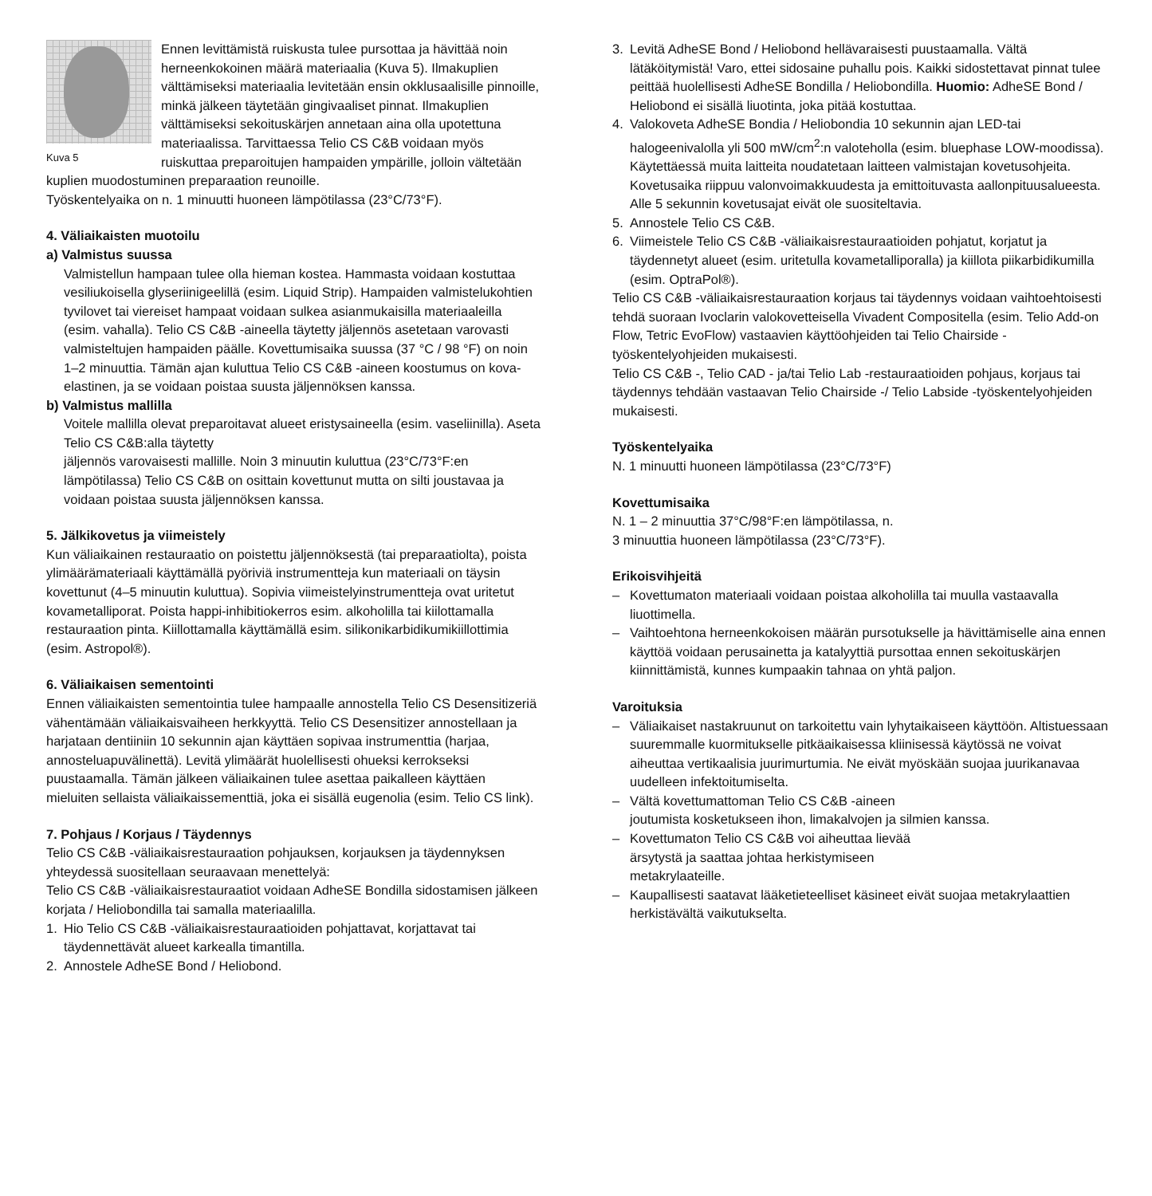Kuva 5
Ennen levittämistä ruiskusta tulee pursottaa ja hävittää noin herneenkokoinen määrä materiaalia (Kuva 5). Ilmakuplien välttämiseksi materiaalia levitetään ensin okklusaalisille pinnoille, minkä jälkeen täytetään gingivaaliset pinnat. Ilmakuplien välttämiseksi sekoituskärjen annetaan aina olla upotettuna materiaalissa. Tarvittaessa Telio CS C&B voidaan myös ruiskuttaa preparoitujen hampaiden ympärille, jolloin vältetään kuplien muodostuminen preparaation reunoille.
Työskentelyaika on n. 1 minuutti huoneen lämpötilassa (23°C/73°F).
4. Väliaikaisten muotoilu
a) Valmistus suussa
Valmistellun hampaan tulee olla hieman kostea. Hammasta voidaan kostuttaa vesiliukoisella glyseriinigeelillä (esim. Liquid Strip). Hampaiden valmistelukohtien tyvilovet tai viereiset hampaat voidaan sulkea asianmukaisilla materiaaleilla (esim. vahalla). Telio CS C&B -aineella täytetty jäljennös asetetaan varovasti valmisteltujen hampaiden päälle. Kovettumisaika suussa (37 °C / 98 °F) on noin 1–2 minuuttia. Tämän ajan kuluttua Telio CS C&B -aineen koostumus on kova-elastinen, ja se voidaan poistaa suusta jäljennöksen kanssa.
b) Valmistus mallilla
Voitele mallilla olevat preparoitavat alueet eristysaineella (esim. vaseliinilla). Aseta Telio CS C&B:alla täytetty
jäljennös varovaisesti mallille. Noin 3 minuutin kuluttua (23°C/73°F:en lämpötilassa) Telio CS C&B on osittain kovettunut mutta on silti joustavaa ja voidaan poistaa suusta jäljennöksen kanssa.
5. Jälkikovetus ja viimeistely
Kun väliaikainen restauraatio on poistettu jäljennöksestä (tai preparaatiolta), poista ylimäärämateriaali käyttämällä pyöriviä instrumentteja kun materiaali on täysin kovettunut (4–5 minuutin kuluttua). Sopivia viimeistelyinstrumentteja ovat uritetut kovametalliporat. Poista happi-inhibitiokerros esim. alkoholilla tai kiilottamalla restauraation pinta. Kiillottamalla käyttämällä esim. silikonikarbidikumikiillottimia (esim. Astropol®).
6. Väliaikaisen sementointi
Ennen väliaikaisten sementointia tulee hampaalle annostella Telio CS Desensitizeriä vähentämään väliaikaisvaiheen herkkyyttä. Telio CS Desensitizer annostellaan ja harjataan dentiiniin 10 sekunnin ajan käyttäen sopivaa instrumenttia (harjaa, annosteluapuvälinettä). Levitä ylimäärät huolellisesti ohueksi kerrokseksi puustaamalla. Tämän jälkeen väliaikainen tulee asettaa paikalleen käyttäen mieluiten sellaista väliaikaissementtiä, joka ei sisällä eugenolia (esim. Telio CS link).
7. Pohjaus / Korjaus / Täydennys
Telio CS C&B -väliaikaisrestauraation pohjauksen, korjauksen ja täydennyksen yhteydessä suositellaan seuraavaan menettelyä:
Telio CS C&B -väliaikaisrestauraatiot voidaan AdheSE Bondilla sidostamisen jälkeen korjata / Heliobondilla tai samalla materiaalilla.
1. Hio Telio CS C&B -väliaikaisrestauraatioiden pohjattavat, korjattavat tai täydennettävät alueet karkealla timantilla.
2. Annostele AdheSE Bond / Heliobond.
3. Levitä AdheSE Bond / Heliobond hellävaraisesti puustaamalla. Vältä lätäköitymistä! Varo, ettei sidosaine puhallu pois. Kaikki sidostettavat pinnat tulee peittää huolellisesti AdheSE Bondilla / Heliobondilla. Huomio: AdheSE Bond / Heliobond ei sisällä liuotinta, joka pitää kostuttaa.
4. Valokoveta AdheSE Bondia / Heliobondia 10 sekunnin ajan LED-tai halogeenivalolla yli 500 mW/cm<sup>2</sup>:n valoteholla (esim. bluephase LOW-moodissa). Käytettäessä muita laitteita noudatetaan laitteen valmistajan kovetusohjeita. Kovetusaika riippuu valonvoimakkuudesta ja emittoituvasta aallonpituusalueesta. Alle 5 sekunnin kovetusajat eivät ole suositeltavia.
5. Annostele Telio CS C&B.
6. Viimeistele Telio CS C&B -väliaikaisrestauraatioiden pohjatut, korjatut ja täydennetyt alueet (esim. uritetulla kovametalliporalla) ja kiillota piikarbidikumilla (esim. OptraPol®).
Telio CS C&B -väliaikaisrestauraation korjaus tai täydennys voidaan vaihtoehtoisesti tehdä suoraan Ivoclarin valokovetteisella Vivadent Compositella (esim. Telio Add-on Flow, Tetric EvoFlow) vastaavien käyttöohjeiden tai Telio Chairside -työskentelyohjeiden mukaisesti.
Telio CS C&B -, Telio CAD - ja/tai Telio Lab -restauraatioiden pohjaus, korjaus tai täydennys tehdään vastaavan Telio Chairside -/ Telio Labside -työskentelyohjeiden mukaisesti.
Työskentelyaika
N. 1 minuutti huoneen lämpötilassa (23°C/73°F)
Kovettumisaika
N. 1 – 2 minuuttia 37°C/98°F:en lämpötilassa, n.
3 minuuttia huoneen lämpötilassa (23°C/73°F).
Erikoisvihjeitä
– Kovettumaton materiaali voidaan poistaa alkoholilla tai muulla vastaavalla liuottimella.
– Vaihtoehtona herneenkokoisen määrän pursotukselle ja hävittämiselle aina ennen käyttöä voidaan perusainetta ja katalyyttiä pursottaa ennen sekoituskärjen kiinnittämistä, kunnes kumpaakin tahnaa on yhtä paljon.
Varoituksia
– Väliaikaiset nastakruunut on tarkoitettu vain lyhytaikaiseen käyttöön. Altistuessaan suuremmalle kuormitukselle pitkäaikaisessa kliinisessä käytössä ne voivat aiheuttaa vertikaalisia juurimurtumia. Ne eivät myöskään suojaa juurikanavaa uudelleen infektoitumiselta.
– Vältä kovettumattoman Telio CS C&B -aineen
joutumista kosketukseen ihon, limakalvojen ja silmien kanssa.
– Kovettumaton Telio CS C&B voi aiheuttaa lievää
ärsytystä ja saattaa johtaa herkistymiseen
metakrylaateille.
– Kaupallisesti saatavat lääketieteelliset käsineet eivät suojaa metakrylaattien herkistävältä vaikutukselta.